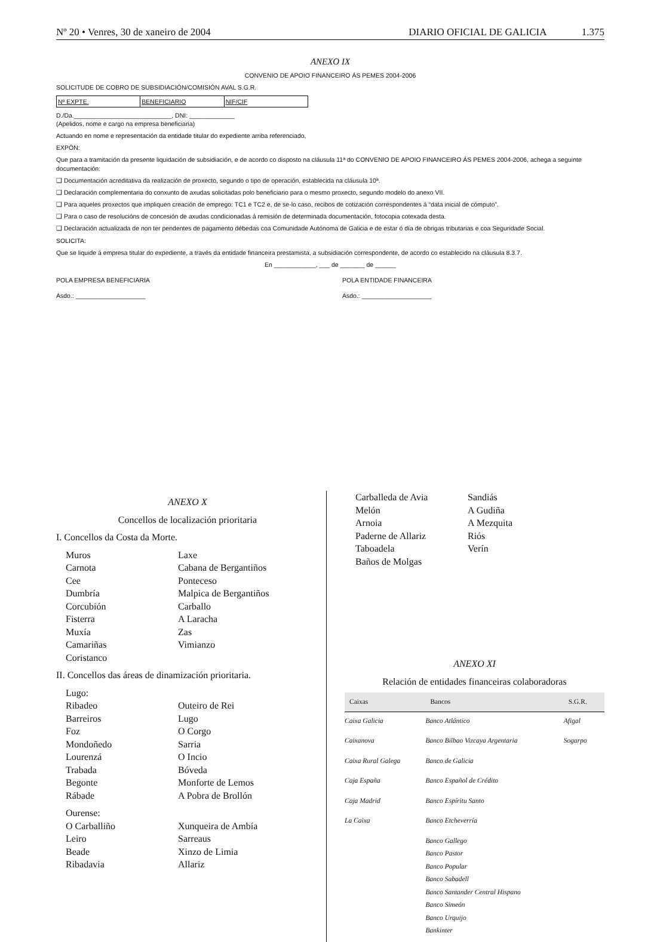Nº 20 • Venres, 30 de xaneiro de 2004
DIARIO OFICIAL DE GALICIA 1.375
ANEXO IX
CONVENIO DE APOIO FINANCEIRO ÁS PEMES 2004-2006
SOLICITUDE DE COBRO DE SUBSIDIACIÓN/COMISIÓN AVAL S.G.R.
Nº EXPTE. BENEFICIARIO NIF/CIF
D./Da.____________________________, DNI: _____________
(Apelidos, nome e cargo na empresa beneficiaria)
Actuando en nome e representación da entidade titular do expediente arriba referenciado,
EXPÓN:
Que para a tramitación da presente liquidación de subsidiación, e de acordo co disposto na cláusula 11ª do CONVENIO DE APOIO FINANCEIRO ÁS PEMES 2004-2006, achega a seguinte documentación:
❑ Documentación acreditativa da realización de proxecto, segundo o tipo de operación, establecida na cláusula 10ª.
❑ Declaración complementaria do conxunto de axudas solicitadas polo beneficiario para o mesmo proxecto, segundo modelo do anexo VII.
❑ Para aqueles proxectos que impliquen creación de emprego: TC1 e TC2 e, de se-lo caso, recibos de cotización correspondentes á “data inicial de cómputo”.
❑ Para o caso de resolucións de concesión de axudas condicionadas á remisión de determinada documentación, fotocopia cotexada desta.
❑ Declaración actualizada de non ter pendentes de pagamento débedas coa Comunidade Autónoma de Galicia e de estar ó día de obrigas tributarias e coa Seguridade Social.
SOLICITA:
Que se liquide á empresa titular do expediente, a través da entidade financeira prestamista, a subsidiación correspondente, de acordo co establecido na cláusula 8.3.7.
En ____________, ___ de _______ de ______
POLA EMPRESA BENEFICIARIA POLA ENTIDADE FINANCEIRA
Asdo.: ____________________ Asdo.: ____________________
ANEXO X
Concellos de localización prioritaria
I. Concellos da Costa da Morte.
Muros
Carnota
Cee
Dumbría
Corcubión
Fisterra
Muxía
Camariñas
Coristanco
Laxe
Cabana de Bergantiños
Ponteceso
Malpica de Bergantiños
Carballo
A Laracha
Zas
Vimianzo
II. Concellos das áreas de dinamización prioritaria.
Lugo:
Ribadeo
Barreiros
Foz
Mondoñedo
Lourenzá
Trabada
Begonte
Rábade
Outeiro de Rei
Lugo
O Corgo
Sarria
O Incio
Bóveda
Monforte de Lemos
A Pobra de Brollón
Ourense:
O Carballiño
Leiro
Beade
Ribadavia
Xunqueira de Ambía
Sarreaus
Xinzo de Limia
Allariz
Carballeda de Avia
Melón
Arnoia
Paderne de Allariz
Taboadela
Baños de Molgas
Sandiás
A Gudiña
A Mezquita
Riós
Verín
ANEXO XI
Relación de entidades financeiras colaboradoras
| Caixas | Bancos | S.G.R. |
| --- | --- | --- |
| Caixa Galicia | Banco Atlántico | Afigal |
| Caixanova | Banco Bilbao Vizcaya Argentaria | Sogarpo |
| Caixa Rural Galega | Banco de Galicia | |
| Caja España | Banco Español de Crédito | |
| Caja Madrid | Banco Espíritu Santo | |
| La Caixa | Banco Etcheverría | |
| | Banco Gallego Banco Pastor Banco Popular Banco Sabadell Banco Santander Central Hispano Banco Simeón Banco Urquijo Bankinter | |